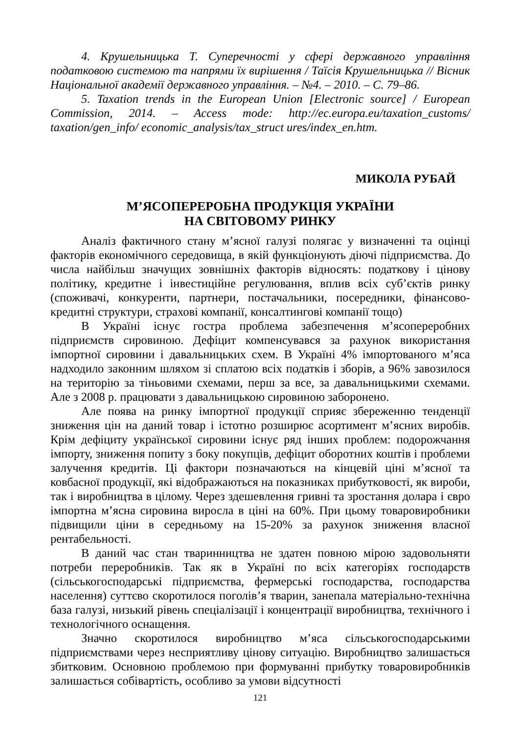4. Крушельницька Т. Суперечності у сфері державного управління податковою системою та напрями їх вирішення / Таїсія Крушельницька // Вісник Національної академії державного управління. – №4. – 2010. – С. 79–86.
5. Taxation trends in the European Union [Electronic source] / European Commission, 2014. – Access mode: http://ec.europa.eu/taxation_customs/ taxation/gen_info/ economic_analysis/tax_struct ures/index_en.htm.
МИКОЛА РУБАЙ
М’ЯСОПЕРЕРОБНА ПРОДУКЦІЯ УКРАЇНИ
НА СВІТОВОМУ РИНКУ
Аналіз фактичного стану м’ясної галузі полягає у визначенні та оцінці факторів економічного середовища, в якій функціонують діючі підприємства. До числа найбільш значущих зовнішніх факторів відносять: податкову і цінову політику, кредитне і інвестиційне регулювання, вплив всіх суб’єктів ринку (споживачі, конкуренти, партнери, постачальники, посередники, фінансово-кредитні структури, страхові компанії, консалтингові компанії тощо)
В Україні існує гостра проблема забезпечення м’ясопереробних підприємств сировиною. Дефіцит компенсувався за рахунок використання імпортної сировини і давальницьких схем. В Україні 4% імпортованого м’яса надходило законним шляхом зі сплатою всіх податків і зборів, а 96% завозилося на територію за тіньовими схемами, перш за все, за давальницькими схемами. Але з 2008 р. працювати з давальницькою сировиною заборонено.
Але поява на ринку імпортної продукції сприяє збереженню тенденції зниження цін на даний товар і істотно розширює асортимент м’ясних виробів. Крім дефіциту української сировини існує ряд інших проблем: подорожчання імпорту, зниження попиту з боку покупців, дефіцит оборотних коштів і проблеми залучення кредитів. Ці фактори позначаються на кінцевій ціні м’ясної та ковбасної продукції, які відображаються на показниках прибутковості, як вироби, так і виробництва в цілому. Через здешевлення гривні та зростання долара і євро імпортна м’ясна сировина виросла в ціні на 60%. При цьому товаровиробники підвищили ціни в середньому на 15-20% за рахунок зниження власної рентабельності.
В даний час стан тваринництва не здатен повною мірою задовольняти потреби переробників. Так як в Україні по всіх категоріях господарств (сільськогосподарські підприємства, фермерські господарства, господарства населення) суттєво скоротилося поголів’я тварин, занепала матеріально-технічна база галузі, низький рівень спеціалізації і концентрації виробництва, технічного і технологічного оснащення.
Значно скоротилося виробництво м’яса сільськогосподарськими підприємствами через несприятливу цінову ситуацію. Виробництво залишається збитковим. Основною проблемою при формуванні прибутку товаровиробників залишається собівартість, особливо за умови відсутності
121